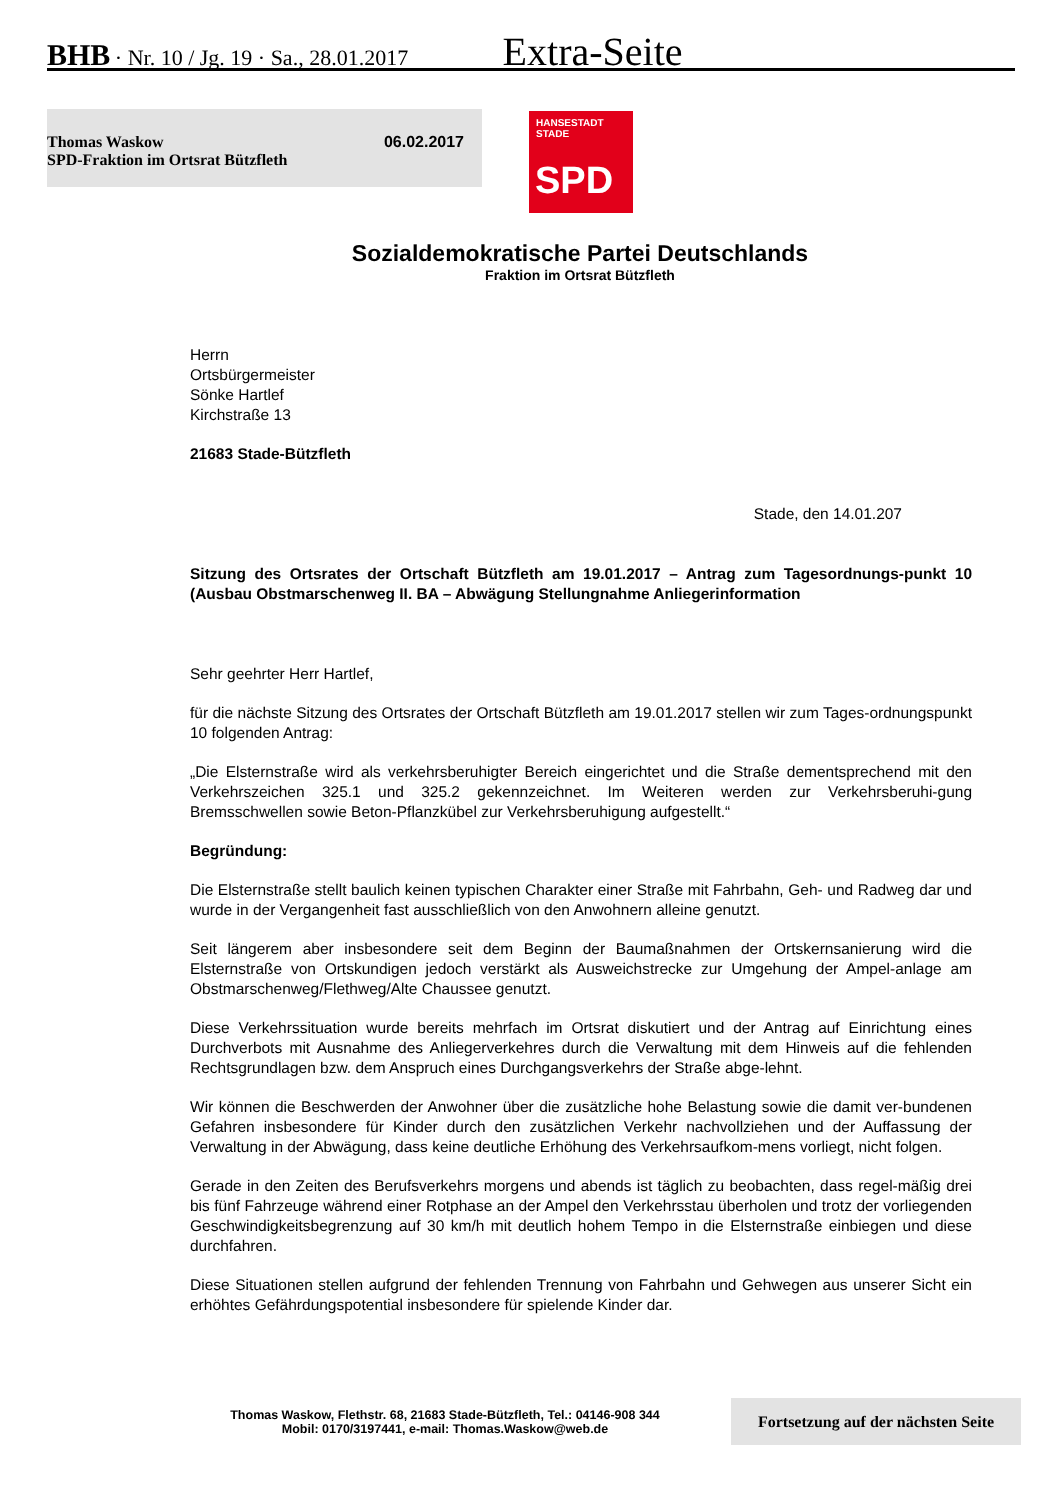BHB · Nr. 10 / Jg. 19 · Sa., 28.01.2017 Extra-Seite
Thomas Waskow
SPD-Fraktion im Ortsrat Bützfleth 06.02.2017
HANSESTADT
STADE
SPD
Sozialdemokratische Partei Deutschlands
Fraktion im Ortsrat Bützfleth
Herrn
Ortsbürgermeister
Sönke Hartlef
Kirchstraße 13
21683 Stade-Bützfleth
Stade, den 14.01.207
Sitzung des Ortsrates der Ortschaft Bützfleth am 19.01.2017 – Antrag zum Tagesordnungs-punkt 10 (Ausbau Obstmarschenweg II. BA – Abwägung Stellungnahme Anliegerinformation
Sehr geehrter Herr Hartlef,
für die nächste Sitzung des Ortsrates der Ortschaft Bützfleth am 19.01.2017 stellen wir zum Tages-ordnungspunkt 10 folgenden Antrag:
„Die Elsternstraße wird als verkehrsberuhigter Bereich eingerichtet und die Straße dementsprechend mit den Verkehrszeichen 325.1 und 325.2 gekennzeichnet. Im Weiteren werden zur Verkehrsberuhi-gung Bremsschwellen sowie Beton-Pflanzkübel zur Verkehrsberuhigung aufgestellt.“
Begründung:
Die Elsternstraße stellt baulich keinen typischen Charakter einer Straße mit Fahrbahn, Geh- und Radweg dar und wurde in der Vergangenheit fast ausschließlich von den Anwohnern alleine genutzt.
Seit längerem aber insbesondere seit dem Beginn der Baumaßnahmen der Ortskernsanierung wird die Elsternstraße von Ortskundigen jedoch verstärkt als Ausweichstrecke zur Umgehung der Ampel-anlage am Obstmarschenweg/Flethweg/Alte Chaussee genutzt.
Diese Verkehrssituation wurde bereits mehrfach im Ortsrat diskutiert und der Antrag auf Einrichtung eines Durchverbots mit Ausnahme des Anliegerverkehres durch die Verwaltung mit dem Hinweis auf die fehlenden Rechtsgrundlagen bzw. dem Anspruch eines Durchgangsverkehrs der Straße abge-lehnt.
Wir können die Beschwerden der Anwohner über die zusätzliche hohe Belastung sowie die damit ver-bundenen Gefahren insbesondere für Kinder durch den zusätzlichen Verkehr nachvollziehen und der Auffassung der Verwaltung in der Abwägung, dass keine deutliche Erhöhung des Verkehrsaufkom-mens vorliegt, nicht folgen.
Gerade in den Zeiten des Berufsverkehrs morgens und abends ist täglich zu beobachten, dass regel-mäßig drei bis fünf Fahrzeuge während einer Rotphase an der Ampel den Verkehrsstau überholen und trotz der vorliegenden Geschwindigkeitsbegrenzung auf 30 km/h mit deutlich hohem Tempo in die Elsternstraße einbiegen und diese durchfahren.
Diese Situationen stellen aufgrund der fehlenden Trennung von Fahrbahn und Gehwegen aus unserer Sicht ein erhöhtes Gefährdungspotential insbesondere für spielende Kinder dar.
Thomas Waskow, Flethstr. 68, 21683 Stade-Bützfleth, Tel.: 04146-908 344
Mobil: 0170/3197441, e-mail: Thomas.Waskow@web.de
Fortsetzung auf der nächsten Seite